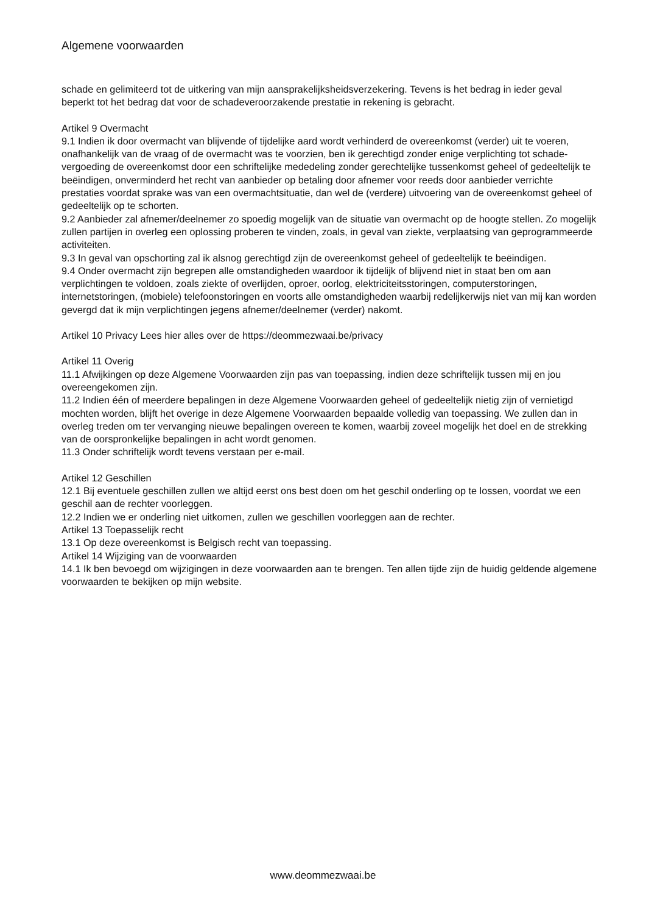Algemene voorwaarden
schade en gelimiteerd tot de uitkering van mijn aansprakelijksheidsverzekering. Tevens is het bedrag in ieder geval beperkt tot het bedrag dat voor de schadeveroorzakende prestatie in rekening is gebracht.
Artikel 9 Overmacht
9.1 Indien ik door overmacht van blijvende of tijdelijke aard wordt verhinderd de overeenkomst (verder) uit te voeren, onafhankelijk van de vraag of de overmacht was te voorzien, ben ik gerechtigd zonder enige verplichting tot schade- vergoeding de overeenkomst door een schriftelijke mededeling zonder gerechtelijke tussenkomst geheel of gedeeltelijk te beëindigen, onverminderd het recht van aanbieder op betaling door afnemer voor reeds door aanbieder verrichte prestaties voordat sprake was van een overmachtsituatie, dan wel de (verdere) uitvoering van de overeenkomst geheel of gedeeltelijk op te schorten.
9.2 Aanbieder zal afnemer/deelnemer zo spoedig mogelijk van de situatie van overmacht op de hoogte stellen. Zo mogelijk zullen partijen in overleg een oplossing proberen te vinden, zoals, in geval van ziekte, verplaatsing van geprogrammeerde activiteiten.
9.3 In geval van opschorting zal ik alsnog gerechtigd zijn de overeenkomst geheel of gedeeltelijk te beëindigen.
9.4 Onder overmacht zijn begrepen alle omstandigheden waardoor ik tijdelijk of blijvend niet in staat ben om aan verplichtingen te voldoen, zoals ziekte of overlijden, oproer, oorlog, elektriciteitsstoringen, computerstoringen, internetstoringen, (mobiele) telefoonstoringen en voorts alle omstandigheden waarbij redelijkerwijs niet van mij kan worden gevergd dat ik mijn verplichtingen jegens afnemer/deelnemer (verder) nakomt.
Artikel 10 Privacy Lees hier alles over de https://deommezwaai.be/privacy
Artikel 11 Overig
11.1 Afwijkingen op deze Algemene Voorwaarden zijn pas van toepassing, indien deze schriftelijk tussen mij en jou overeengekomen zijn.
11.2 Indien één of meerdere bepalingen in deze Algemene Voorwaarden geheel of gedeeltelijk nietig zijn of vernietigd mochten worden, blijft het overige in deze Algemene Voorwaarden bepaalde volledig van toepassing. We zullen dan in overleg treden om ter vervanging nieuwe bepalingen overeen te komen, waarbij zoveel mogelijk het doel en de strekking van de oorspronkelijke bepalingen in acht wordt genomen.
11.3 Onder schriftelijk wordt tevens verstaan per e-mail.
Artikel 12 Geschillen
12.1 Bij eventuele geschillen zullen we altijd eerst ons best doen om het geschil onderling op te lossen, voordat we een geschil aan de rechter voorleggen.
12.2 Indien we er onderling niet uitkomen, zullen we geschillen voorleggen aan de rechter.
Artikel 13 Toepasselijk recht
13.1 Op deze overeenkomst is Belgisch recht van toepassing.
Artikel 14 Wijziging van de voorwaarden
14.1 Ik ben bevoegd om wijzigingen in deze voorwaarden aan te brengen. Ten allen tijde zijn de huidig geldende algemene voorwaarden te bekijken op mijn website.
www.deommezwaai.be